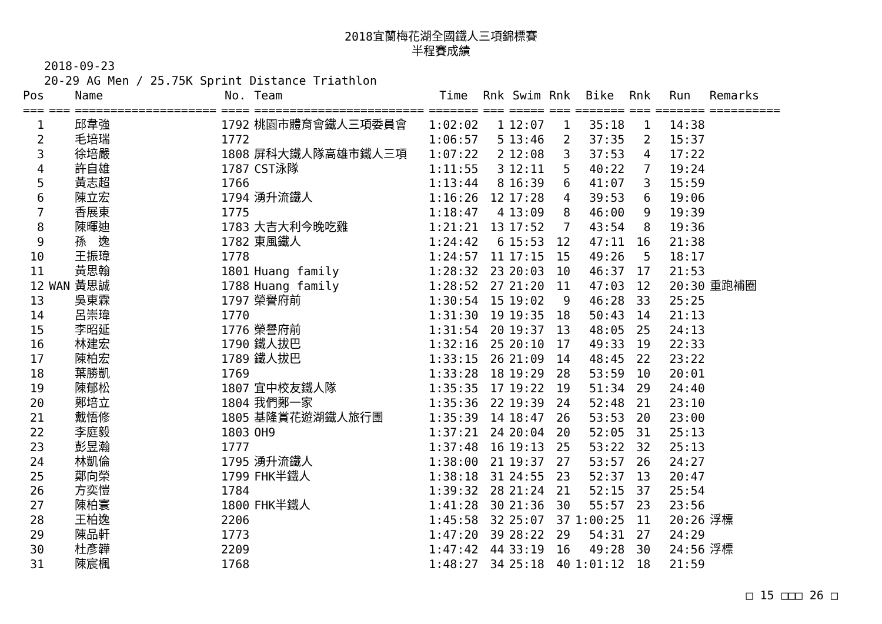2018宜蘭梅花湖全國鐵人三項錦標賽
半程賽成績
2018-09-23
20-29 AG Men / 25.75K Sprint Distance Triathlon
| Pos | | Name | No. | Team | Time | Rnk | Swim | Rnk | Bike | Rnk | Run | Remarks |
| --- | --- | --- | --- | --- | --- | --- | --- | --- | --- | --- | --- | --- |
| === | === | ==================== | ==== | ======================== | ======= | === | ===== | === | ======= | === | ======= | ========== |
| 1 | | 邱韋強 | 1792 | 桃園市體育會鐵人三項委員會 | 1:02:02 | 1 | 12:07 | 1 | 35:18 | 1 | 14:38 | |
| 2 | | 毛培瑞 | 1772 | | 1:06:57 | 5 | 13:46 | 2 | 37:35 | 2 | 15:37 | |
| 3 | | 徐培嚴 | 1808 | 屏科大鐵人隊高雄市鐵人三項 | 1:07:22 | 2 | 12:08 | 3 | 37:53 | 4 | 17:22 | |
| 4 | | 許自雄 | 1787 | CST泳隊 | 1:11:55 | 3 | 12:11 | 5 | 40:22 | 7 | 19:24 | |
| 5 | | 黃志超 | 1766 | | 1:13:44 | 8 | 16:39 | 6 | 41:07 | 3 | 15:59 | |
| 6 | | 陳立宏 | 1794 | 湧升流鐵人 | 1:16:26 | 12 | 17:28 | 4 | 39:53 | 6 | 19:06 | |
| 7 | | 香展東 | 1775 | | 1:18:47 | 4 | 13:09 | 8 | 46:00 | 9 | 19:39 | |
| 8 | | 陳暉迪 | 1783 | 大吉大利今晚吃雞 | 1:21:21 | 13 | 17:52 | 7 | 43:54 | 8 | 19:36 | |
| 9 | | 孫 逸 | 1782 | 東風鐵人 | 1:24:42 | 6 | 15:53 | 12 | 47:11 | 16 | 21:38 | |
| 10 | | 王振瑋 | 1778 | | 1:24:57 | 11 | 17:15 | 15 | 49:26 | 5 | 18:17 | |
| 11 | | 黃思翰 | 1801 | Huang family | 1:28:32 | 23 | 20:03 | 10 | 46:37 | 17 | 21:53 | |
| 12 | WAN | 黃思誠 | 1788 | Huang family | 1:28:52 | 27 | 21:20 | 11 | 47:03 | 12 | 20:30 | 重跑補圈 |
| 13 | | 吳東霖 | 1797 | 榮譽府前 | 1:30:54 | 15 | 19:02 | 9 | 46:28 | 33 | 25:25 | |
| 14 | | 呂崇瑋 | 1770 | | 1:31:30 | 19 | 19:35 | 18 | 50:43 | 14 | 21:13 | |
| 15 | | 李昭延 | 1776 | 榮譽府前 | 1:31:54 | 20 | 19:37 | 13 | 48:05 | 25 | 24:13 | |
| 16 | | 林建宏 | 1790 | 鐵人拔巴 | 1:32:16 | 25 | 20:10 | 17 | 49:33 | 19 | 22:33 | |
| 17 | | 陳柏宏 | 1789 | 鐵人拔巴 | 1:33:15 | 26 | 21:09 | 14 | 48:45 | 22 | 23:22 | |
| 18 | | 葉勝凱 | 1769 | | 1:33:28 | 18 | 19:29 | 28 | 53:59 | 10 | 20:01 | |
| 19 | | 陳郁松 | 1807 | 宜中校友鐵人隊 | 1:35:35 | 17 | 19:22 | 19 | 51:34 | 29 | 24:40 | |
| 20 | | 鄭培立 | 1804 | 我們鄭一家 | 1:35:36 | 22 | 19:39 | 24 | 52:48 | 21 | 23:10 | |
| 21 | | 戴悟修 | 1805 | 基隆賞花遊湖鐵人旅行團 | 1:35:39 | 14 | 18:47 | 26 | 53:53 | 20 | 23:00 | |
| 22 | | 李庭毅 | 1803 | OH9 | 1:37:21 | 24 | 20:04 | 20 | 52:05 | 31 | 25:13 | |
| 23 | | 彭昱瀚 | 1777 | | 1:37:48 | 16 | 19:13 | 25 | 53:22 | 32 | 25:13 | |
| 24 | | 林凱倫 | 1795 | 湧升流鐵人 | 1:38:00 | 21 | 19:37 | 27 | 53:57 | 26 | 24:27 | |
| 25 | | 鄭向榮 | 1799 | FHK半鐵人 | 1:38:18 | 31 | 24:55 | 23 | 52:37 | 13 | 20:47 | |
| 26 | | 方奕愷 | 1784 | | 1:39:32 | 28 | 21:24 | 21 | 52:15 | 37 | 25:54 | |
| 27 | | 陳柏寰 | 1800 | FHK半鐵人 | 1:41:28 | 30 | 21:36 | 30 | 55:57 | 23 | 23:56 | |
| 28 | | 王柏逸 | 2206 | | 1:45:58 | 32 | 25:07 | 37 | 1:00:25 | 11 | 20:26 | 浮標 |
| 29 | | 陳品軒 | 1773 | | 1:47:20 | 39 | 28:22 | 29 | 54:31 | 27 | 24:29 | |
| 30 | | 杜彥韡 | 2209 | | 1:47:42 | 44 | 33:19 | 16 | 49:28 | 30 | 24:56 | 浮標 |
| 31 | | 陳宸楓 | 1768 | | 1:48:27 | 34 | 25:18 | 40 | 1:01:12 | 18 | 21:59 | |
□ 15 □□□ 26 □